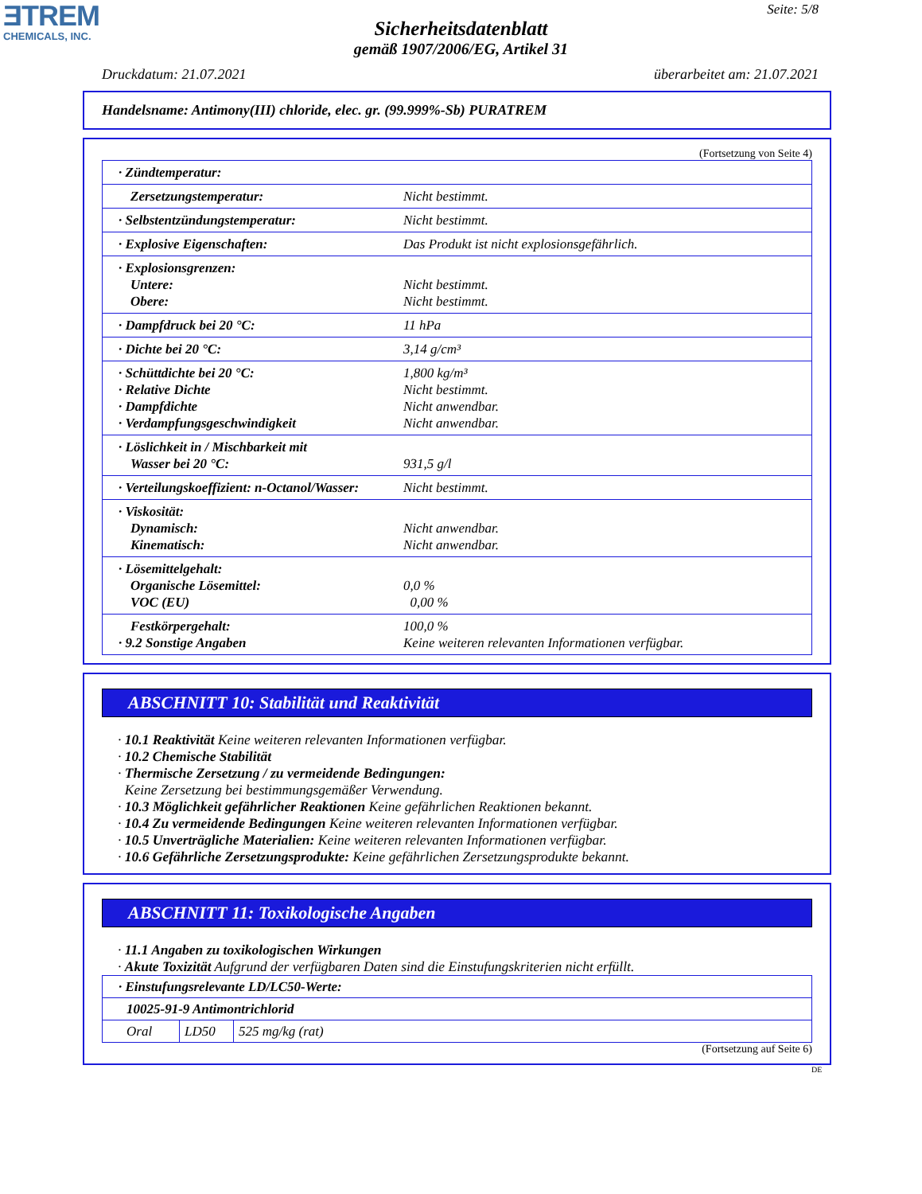ƎTREM
CHEMICALS, INC.
Seite: 5/8
Sicherheitsdatenblatt
gemäß 1907/2006/EG, Artikel 31
Druckdatum: 21.07.2021 überarbeitet am: 21.07.2021
Handelsname: Antimony(III) chloride, elec. gr. (99.999%-Sb) PURATREM
(Fortsetzung von Seite 4)
| · Zündtemperatur: | |
| Zersetzungstemperatur: | Nicht bestimmt. |
| · Selbstentzündungstemperatur: | Nicht bestimmt. |
| · Explosive Eigenschaften: | Das Produkt ist nicht explosionsgefährlich. |
| · Explosionsgrenzen: Untere: Obere: | Nicht bestimmt. Nicht bestimmt. |
| · Dampfdruck bei 20 °C: | 11 hPa |
| · Dichte bei 20 °C: | 3,14 g/cm³ |
| · Schüttdichte bei 20 °C: · Relative Dichte · Dampfdichte · Verdampfungsgeschwindigkeit | 1,800 kg/m³ Nicht bestimmt. Nicht anwendbar. Nicht anwendbar. |
| · Löslichkeit in / Mischbarkeit mit Wasser bei 20 °C: | 931,5 g/l |
| · Verteilungskoeffizient: n-Octanol/Wasser: | Nicht bestimmt. |
| · Viskosität: Dynamisch: Kinematisch: | Nicht anwendbar. Nicht anwendbar. |
| · Lösemittelgehalt: Organische Lösemittel: VOC (EU) | 0,0 % 0,00 % |
| Festkörpergehalt: · 9.2 Sonstige Angaben | 100,0 % Keine weiteren relevanten Informationen verfügbar. |
ABSCHNITT 10: Stabilität und Reaktivität
· 10.1 Reaktivität Keine weiteren relevanten Informationen verfügbar.
· 10.2 Chemische Stabilität
· Thermische Zersetzung / zu vermeidende Bedingungen:
Keine Zersetzung bei bestimmungsgemäßer Verwendung.
· 10.3 Möglichkeit gefährlicher Reaktionen Keine gefährlichen Reaktionen bekannt.
· 10.4 Zu vermeidende Bedingungen Keine weiteren relevanten Informationen verfügbar.
· 10.5 Unverträgliche Materialien: Keine weiteren relevanten Informationen verfügbar.
· 10.6 Gefährliche Zersetzungsprodukte: Keine gefährlichen Zersetzungsprodukte bekannt.
ABSCHNITT 11: Toxikologische Angaben
· 11.1 Angaben zu toxikologischen Wirkungen
· Akute Toxizität Aufgrund der verfügbaren Daten sind die Einstufungskriterien nicht erfüllt.
| · Einstufungsrelevante LD/LC50-Werte: | | |
| 10025-91-9 Antimontrichlorid | | |
| Oral | LD50 | 525 mg/kg (rat) |
(Fortsetzung auf Seite 6)
DE